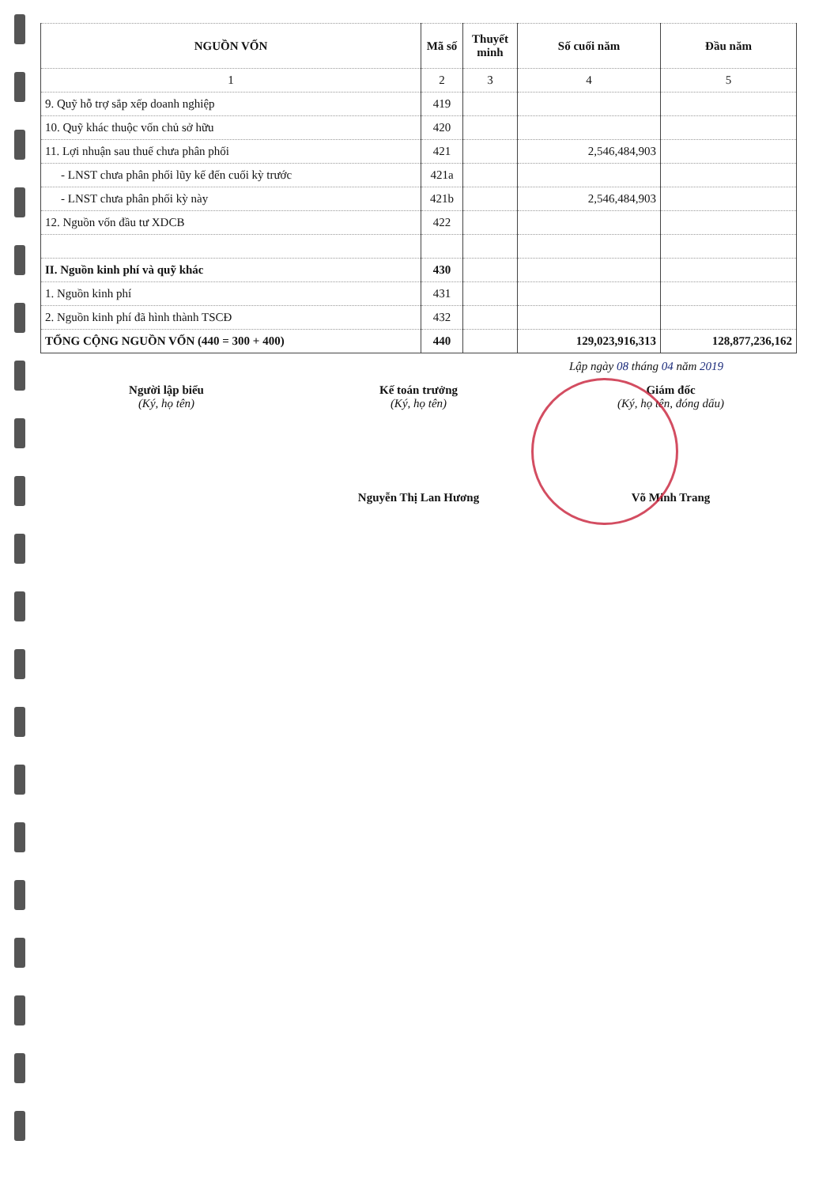| NGUỒN VỐN | Mã số | Thuyết minh | Số cuối năm | Đầu năm |
| --- | --- | --- | --- | --- |
| 1 | 2 | 3 | 4 | 5 |
| 9. Quỹ hỗ trợ sắp xếp doanh nghiệp | 419 | | | |
| 10. Quỹ khác thuộc vốn chủ sở hữu | 420 | | | |
| 11. Lợi nhuận sau thuế chưa phân phối | 421 | | 2,546,484,903 | |
| - LNST chưa phân phối lũy kế đến cuối kỳ trước | 421a | | | |
| - LNST chưa phân phối kỳ này | 421b | | 2,546,484,903 | |
| 12. Nguồn vốn đầu tư XDCB | 422 | | | |
| II. Nguồn kinh phí và quỹ khác | 430 | | | |
| 1. Nguồn kinh phí | 431 | | | |
| 2. Nguồn kinh phí đã hình thành TSCĐ | 432 | | | |
| TỔNG CỘNG NGUỒN VỐN (440 = 300 + 400) | 440 | | 129,023,916,313 | 128,877,236,162 |
Lập ngày 08 tháng 04 năm 2019
Người lập biểu
(Ký, họ tên)
Kế toán trưởng
(Ký, họ tên)
Nguyễn Thị Lan Hương
Giám đốc
(Ký, họ tên, đóng dấu)
Võ Minh Trang